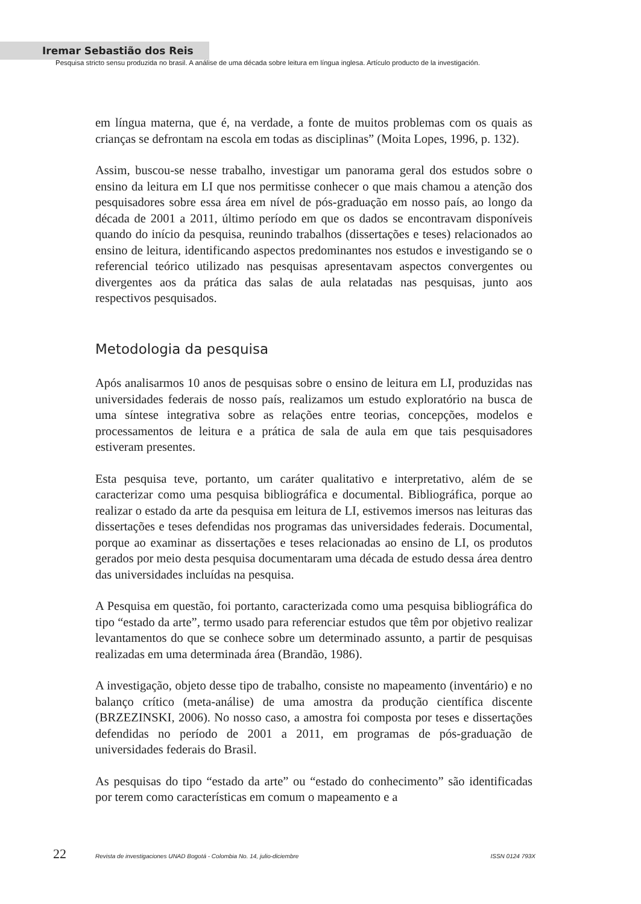Iremar Sebastião dos Reis
Pesquisa stricto sensu produzida no brasil. A análise de uma década sobre leitura em língua inglesa. Artículo producto de la investigación.
em língua materna, que é, na verdade, a fonte de muitos problemas com os quais as crianças se defrontam na escola em todas as disciplinas” (Moita Lopes, 1996, p. 132).
Assim, buscou-se nesse trabalho, investigar um panorama geral dos estudos sobre o ensino da leitura em LI que nos permitisse conhecer o que mais chamou a atenção dos pesquisadores sobre essa área em nível de pós-graduação em nosso país, ao longo da década de 2001 a 2011, último período em que os dados se encontravam disponíveis quando do início da pesquisa, reunindo trabalhos (dissertações e teses) relacionados ao ensino de leitura, identificando aspectos predominantes nos estudos e investigando se o referencial teórico utilizado nas pesquisas apresentavam aspectos convergentes ou divergentes aos da prática das salas de aula relatadas nas pesquisas, junto aos respectivos pesquisados.
Metodologia da pesquisa
Após analisarmos 10 anos de pesquisas sobre o ensino de leitura em LI, produzidas nas universidades federais de nosso país, realizamos um estudo exploratório na busca de uma síntese integrativa sobre as relações entre teorias, concepções, modelos e processamentos de leitura e a prática de sala de aula em que tais pesquisadores estiveram presentes.
Esta pesquisa teve, portanto, um caráter qualitativo e interpretativo, além de se caracterizar como uma pesquisa bibliográfica e documental. Bibliográfica, porque ao realizar o estado da arte da pesquisa em leitura de LI, estivemos imersos nas leituras das dissertações e teses defendidas nos programas das universidades federais. Documental, porque ao examinar as dissertações e teses relacionadas ao ensino de LI, os produtos gerados por meio desta pesquisa documentaram uma década de estudo dessa área dentro das universidades incluídas na pesquisa.
A Pesquisa em questão, foi portanto, caracterizada como uma pesquisa bibliográfica do tipo “estado da arte”, termo usado para referenciar estudos que têm por objetivo realizar levantamentos do que se conhece sobre um determinado assunto, a partir de pesquisas realizadas em uma determinada área (Brandão, 1986).
A investigação, objeto desse tipo de trabalho, consiste no mapeamento (inventário) e no balanço crítico (meta-análise) de uma amostra da produção científica discente (BRZEZINSKI, 2006). No nosso caso, a amostra foi composta por teses e dissertações defendidas no período de 2001 a 2011, em programas de pós-graduação de universidades federais do Brasil.
As pesquisas do tipo “estado da arte” ou “estado do conhecimento” são identificadas por terem como características em comum o mapeamento e a
22 Revista de investigaciones UNAD Bogotá - Colombia No. 14, julio-diciembre ISSN 0124 793X